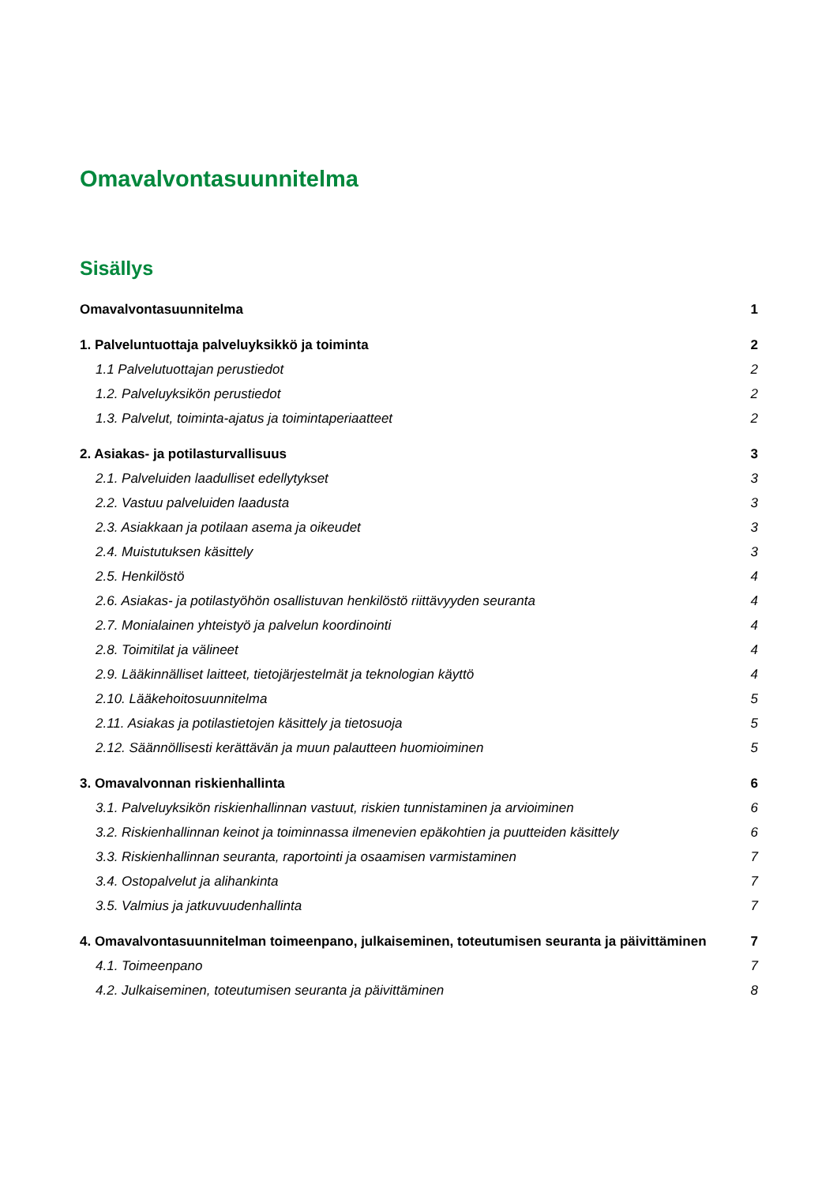Omavalvontasuunnitelma
Sisällys
Omavalvontasuunnitelma 1
1. Palveluntuottaja palveluyksikkö ja toiminta 2
1.1 Palvelutuottajan perustiedot 2
1.2. Palveluyksikön perustiedot 2
1.3. Palvelut, toiminta-ajatus ja toimintaperiaatteet 2
2. Asiakas- ja potilasturvallisuus 3
2.1. Palveluiden laadulliset edellytykset 3
2.2. Vastuu palveluiden laadusta 3
2.3. Asiakkaan ja potilaan asema ja oikeudet 3
2.4. Muistutuksen käsittely 3
2.5. Henkilöstö 4
2.6. Asiakas- ja potilastyöhön osallistuvan henkilöstö riittävyyden seuranta 4
2.7. Monialainen yhteistyö ja palvelun koordinointi 4
2.8. Toimitilat ja välineet 4
2.9. Lääkinnälliset laitteet, tietojärjestelmät ja teknologian käyttö 4
2.10. Lääkehoitosuunnitelma 5
2.11. Asiakas ja potilastietojen käsittely ja tietosuoja 5
2.12. Säännöllisesti kerättävän ja muun palautteen huomioiminen 5
3. Omavalvonnan riskienhallinta 6
3.1. Palveluyksikön riskienhallinnan vastuut, riskien tunnistaminen ja arvioiminen 6
3.2. Riskienhallinnan keinot ja toiminnassa ilmenevien epäkohtien ja puutteiden käsittely 6
3.3. Riskienhallinnan seuranta, raportointi ja osaamisen varmistaminen 7
3.4. Ostopalvelut ja alihankinta 7
3.5. Valmius ja jatkuvuudenhallinta 7
4. Omavalvontasuunnitelman toimeenpano, julkaiseminen, toteutumisen seuranta ja päivittäminen 7
4.1. Toimeenpano 7
4.2. Julkaiseminen, toteutumisen seuranta ja päivittäminen 8